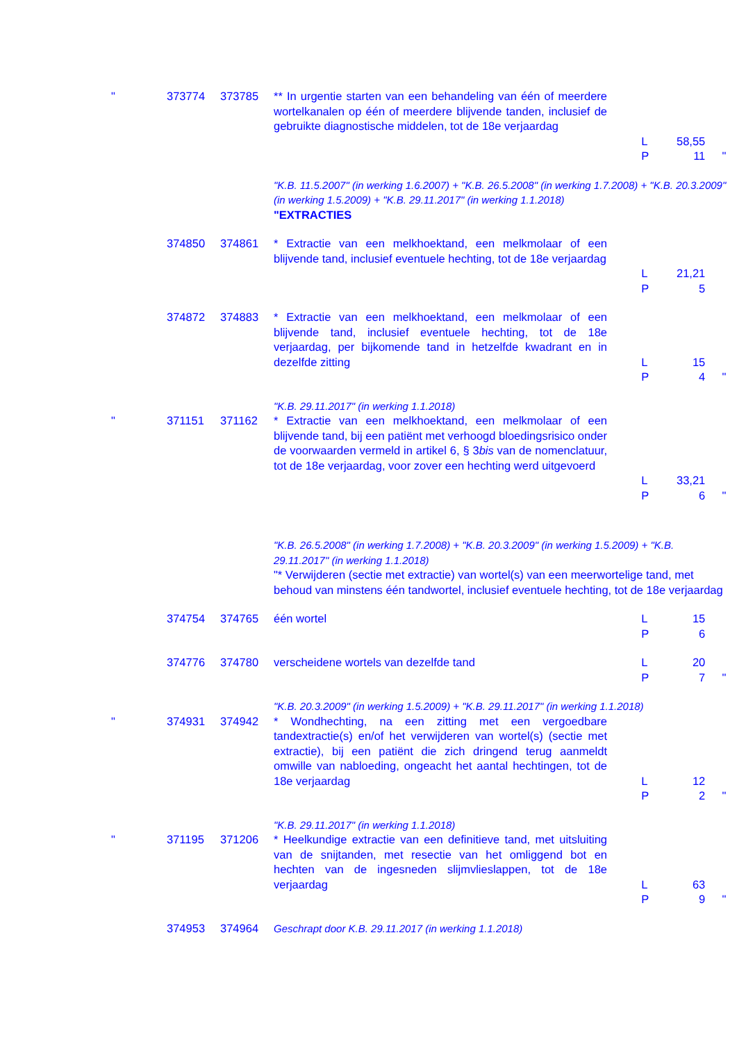| " | 373774 | 373785 | ** In urgentie starten van een behandeling van één of meerdere wortelkanalen op één of meerdere blijvende tanden, inclusief de gebruikte diagnostische middelen, tot de 18e verjaardag | L P | 58,55 11 | " |
| | | | "K.B. 11.5.2007" (in werking 1.6.2007) + "K.B. 26.5.2008" (in werking 1.7.2008) + "K.B. 20.3.2009" (in werking 1.5.2009) + "K.B. 29.11.2017" (in werking 1.1.2018) "EXTRACTIES | | | |
| | 374850 | 374861 | * Extractie van een melkhoektand, een melkmolaar of een blijvende tand, inclusief eventuele hechting, tot de 18e verjaardag | L P | 21,21 5 | |
| | 374872 | 374883 | * Extractie van een melkhoektand, een melkmolaar of een blijvende tand, inclusief eventuele hechting, tot de 18e verjaardag, per bijkomende tand in hetzelfde kwadrant en in dezelfde zitting | L P | 15 4 | " |
| | | | "K.B. 29.11.2017" (in werking 1.1.2018) | | | |
| " | 371151 | 371162 | * Extractie van een melkhoektand, een melkmolaar of een blijvende tand, bij een patiënt met verhoogd bloedingsrisico onder de voorwaarden vermeld in artikel 6, § 3 bis van de nomenclatuur, tot de 18e verjaardag, voor zover een hechting werd uitgevoerd | L P | 33,21 6 | " |
| | | | "K.B. 26.5.2008" (in werking 1.7.2008) + "K.B. 20.3.2009" (in werking 1.5.2009) + "K.B. 29.11.2017" (in werking 1.1.2018) "* Verwijderen (sectie met extractie) van wortel(s) van een meerwortelige tand, met behoud van minstens één tandwortel, inclusief eventuele hechting, tot de 18e verjaardag | | | |
| | 374754 | 374765 | één wortel | L P | 15 6 | |
| | 374776 | 374780 | verscheidene wortels van dezelfde tand | L P | 20 7 | " |
| | | | "K.B. 20.3.2009" (in werking 1.5.2009) + "K.B. 29.11.2017" (in werking 1.1.2018) | | | |
| " | 374931 | 374942 | * Wondhechting, na een zitting met een vergoedbare tandextractie(s) en/of het verwijderen van wortel(s) (sectie met extractie), bij een patiënt die zich dringend terug aanmeldt omwille van nabloeding, ongeacht het aantal hechtingen, tot de 18e verjaardag | L P | 12 2 | " |
| | | | "K.B. 29.11.2017" (in werking 1.1.2018) | | | |
| " | 371195 | 371206 | * Heelkundige extractie van een definitieve tand, met uitsluiting van de snijtanden, met resectie van het omliggend bot en hechten van de ingesneden slijmvlieslappen, tot de 18e verjaardag | L P | 63 9 | " |
| | 374953 | 374964 | Geschrapt door K.B. 29.11.2017 (in werking 1.1.2018) | | | |